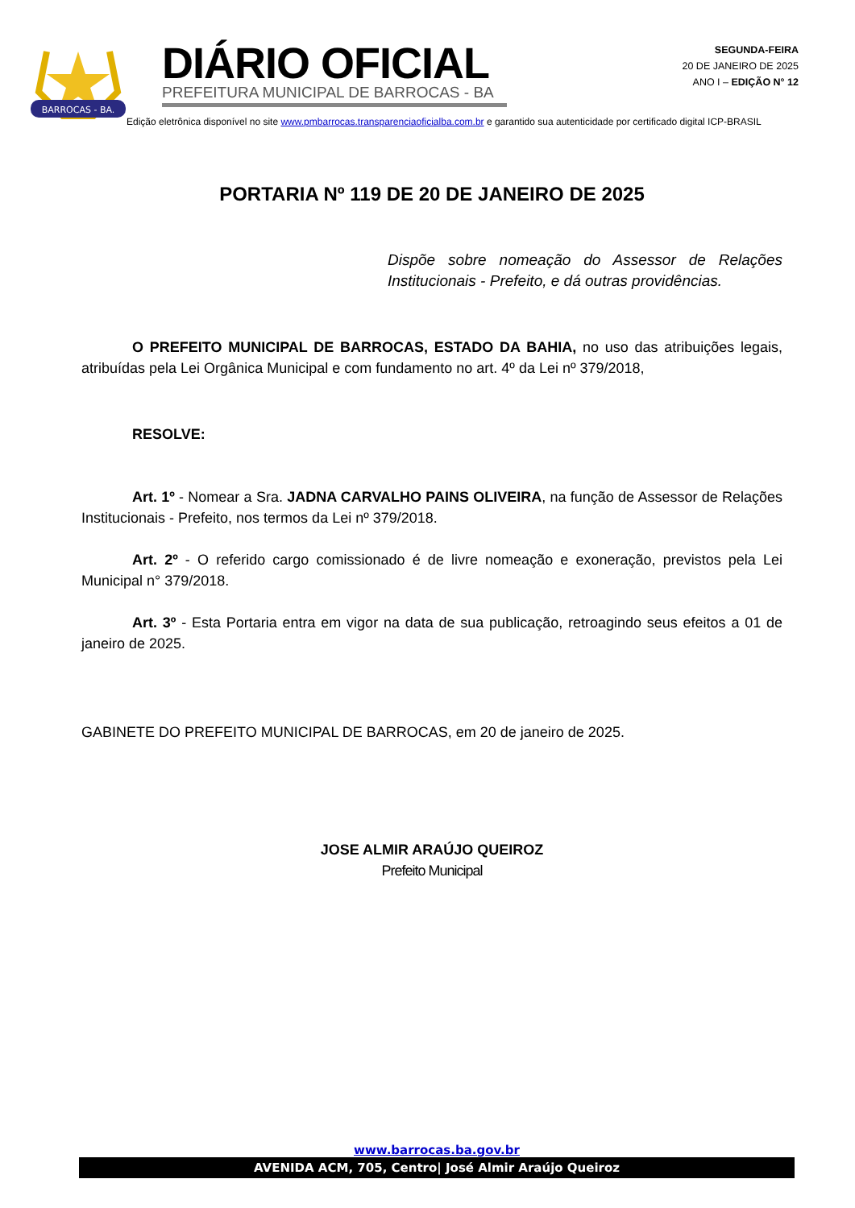BARROCAS - BA.
DIÁRIO OFICIAL
PREFEITURA MUNICIPAL DE BARROCAS - BA
SEGUNDA-FEIRA
20 DE JANEIRO DE 2025
ANO I – EDIÇÃO N° 12
Edição eletrônica disponível no site www.pmbarrocas.transparenciaoficialba.com.br e garantido sua autenticidade por certificado digital ICP-BRASIL
PORTARIA Nº 119 DE 20 DE JANEIRO DE 2025
Dispõe sobre nomeação do Assessor de Relações Institucionais - Prefeito, e dá outras providências.
O PREFEITO MUNICIPAL DE BARROCAS, ESTADO DA BAHIA, no uso das atribuições legais, atribuídas pela Lei Orgânica Municipal e com fundamento no art. 4º da Lei nº 379/2018,
RESOLVE:
Art. 1º - Nomear a Sra. JADNA CARVALHO PAINS OLIVEIRA, na função de Assessor de Relações Institucionais - Prefeito, nos termos da Lei nº 379/2018.
Art. 2º - O referido cargo comissionado é de livre nomeação e exoneração, previstos pela Lei Municipal n° 379/2018.
Art. 3º - Esta Portaria entra em vigor na data de sua publicação, retroagindo seus efeitos a 01 de janeiro de 2025.
GABINETE DO PREFEITO MUNICIPAL DE BARROCAS, em 20 de janeiro de 2025.
JOSE ALMIR ARAÚJO QUEIROZ
Prefeito Municipal
www.barrocas.ba.gov.br
AVENIDA ACM, 705, Centro| José Almir Araújo Queiroz